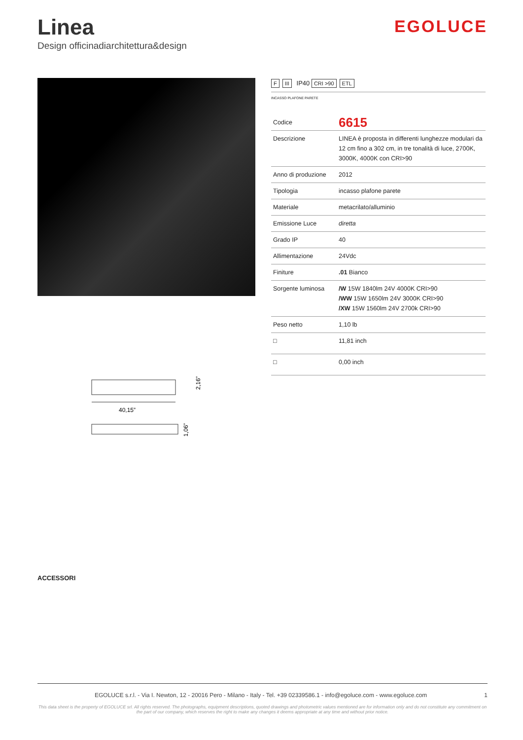Linea
Design officinadiarchitettura&design
EGOLUCE
40,15”
2,16”
1,06”
F III IP40 CRI >90 ETL
INCASSO PLAFONE PARETE
| Codice | 6615 |
| Descrizione | LINEA è proposta in differenti lunghezze modulari da 12 cm fino a 302 cm, in tre tonalità di luce, 2700K, 3000K, 4000K con CRI>90 |
| Anno di produzione | 2012 |
| Tipologia | incasso plafone parete |
| Materiale | metacrilato/alluminio |
| Emissione Luce | diretta |
| Grado IP | 40 |
| Allimentazione | 24Vdc |
| Finiture | .01 Bianco |
| Sorgente luminosa | /W 15W 1840lm 24V 4000K CRI>90 /WW 15W 1650lm 24V 3000K CRI>90 /XW 15W 1560lm 24V 2700k CRI>90 |
| Peso netto | 1,10 lb |
| □ | 11,81 inch |
| □ | 0,00 inch |
ACCESSORI
EGOLUCE s.r.l. - Via I. Newton, 12 - 20016 Pero - Milano - Italy - Tel. +39 02339586.1 - info@egoluce.com - www.egoluce.com 1
This data sheet is the property of EGOLUCE srl. All rights reserved. The photographs, equipment descriptions, quoted drawings and photometric values mentioned are for information only and do not constitute any commitment on the part of our company, which reserves the right to make any changes it deems appropriate at any time and without prior notice.